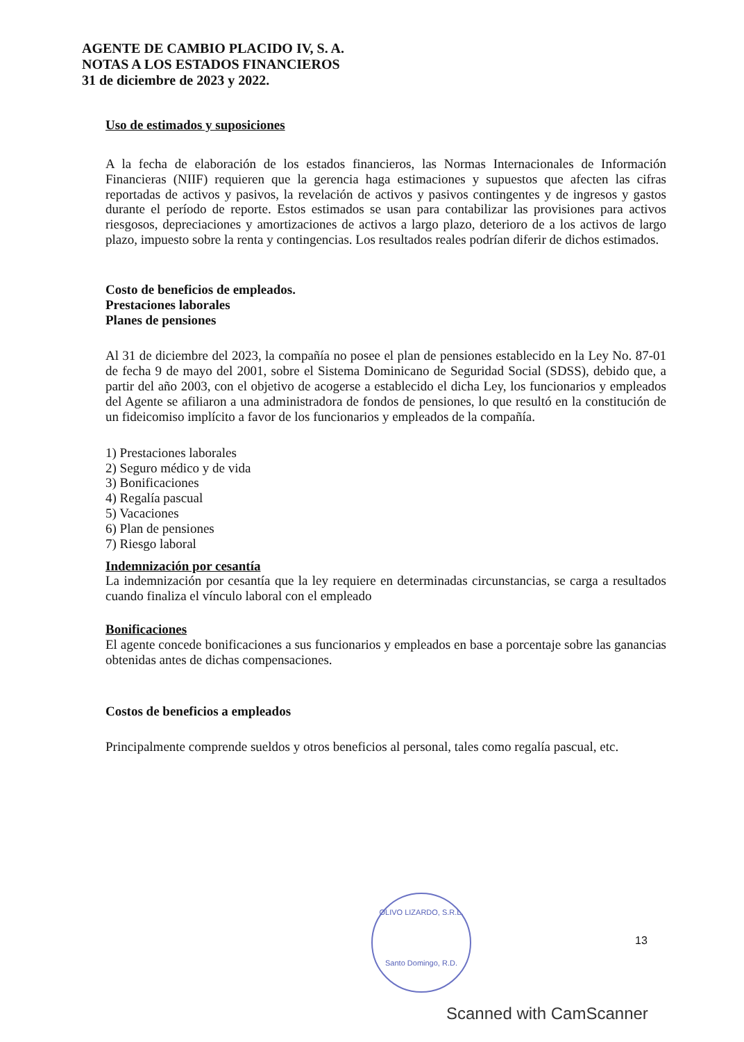AGENTE DE CAMBIO PLACIDO IV, S. A.
NOTAS A LOS ESTADOS FINANCIEROS
31 de diciembre de 2023 y 2022.
Uso de estimados y suposiciones
A la fecha de elaboración de los estados financieros, las Normas Internacionales de Información Financieras (NIIF) requieren que la gerencia haga estimaciones y supuestos que afecten las cifras reportadas de activos y pasivos, la revelación de activos y pasivos contingentes y de ingresos y gastos durante el período de reporte. Estos estimados se usan para contabilizar las provisiones para activos riesgosos, depreciaciones y amortizaciones de activos a largo plazo, deterioro de a los activos de largo plazo, impuesto sobre la renta y contingencias. Los resultados reales podrían diferir de dichos estimados.
Costo de beneficios de empleados.
Prestaciones laborales
Planes de pensiones
Al 31 de diciembre del 2023, la compañía no posee el plan de pensiones establecido en la Ley No. 87-01 de fecha 9 de mayo del 2001, sobre el Sistema Dominicano de Seguridad Social (SDSS), debido que, a partir del año 2003, con el objetivo de acogerse a establecido el dicha Ley, los funcionarios y empleados del Agente se afiliaron a una administradora de fondos de pensiones, lo que resultó en la constitución de un fideicomiso implícito a favor de los funcionarios y empleados de la compañía.
1) Prestaciones laborales
2) Seguro médico y de vida
3) Bonificaciones
4) Regalía pascual
5) Vacaciones
6) Plan de pensiones
7) Riesgo laboral
Indemnización por cesantía
La indemnización por cesantía que la ley requiere en determinadas circunstancias, se carga a resultados cuando finaliza el vínculo laboral con el empleado
Bonificaciones
El agente concede bonificaciones a sus funcionarios y empleados en base a porcentaje sobre las ganancias obtenidas antes de dichas compensaciones.
Costos de beneficios a empleados
Principalmente comprende sueldos y otros beneficios al personal, tales como regalía pascual, etc.
OLIVO LIZARDO, S.R.L.
Santo Domingo, R.D.
13
Scanned with CamScanner